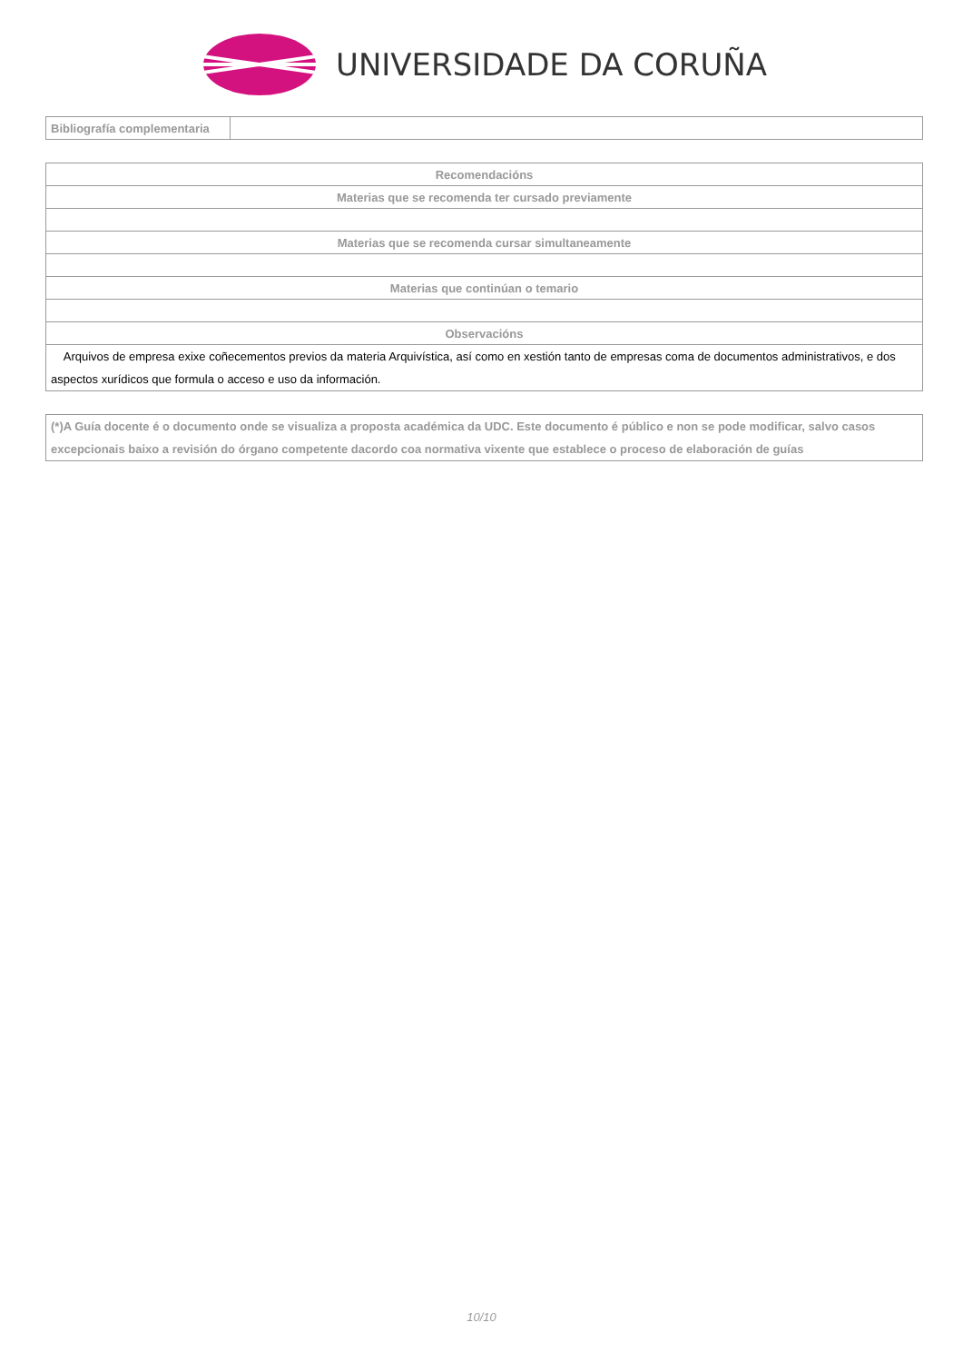UNIVERSIDADE DA CORUÑA
| Bibliografía complementaria | |
| Recomendacións |
| --- |
| Materias que se recomenda ter cursado previamente |
| Materias que se recomenda cursar simultaneamente |
| Materias que continúan o temario |
| Observacións |
| Arquivos de empresa exixe coñecementos previos da materia Arquivística, así como en xestión tanto de empresas coma de documentos administrativos, e dos aspectos xurídicos que formula o acceso e uso da información. |
| (*)A Guía docente é o documento onde se visualiza a proposta académica da UDC. Este documento é público e non se pode modificar, salvo casos excepcionais baixo a revisión do órgano competente dacordo coa normativa vixente que establece o proceso de elaboración de guías |
10/10